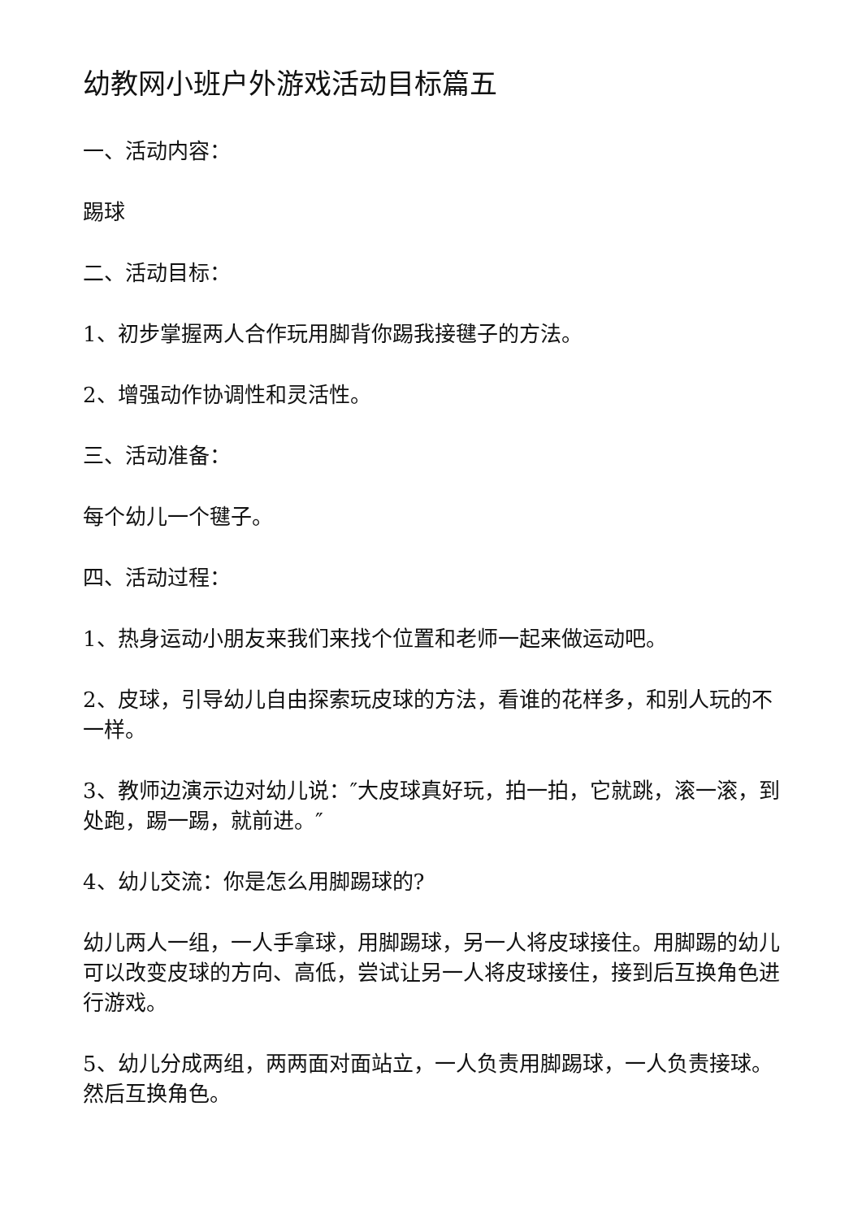幼教网小班户外游戏活动目标篇五
一、活动内容：
踢球
二、活动目标：
1、初步掌握两人合作玩用脚背你踢我接毽子的方法。
2、增强动作协调性和灵活性。
三、活动准备：
每个幼儿一个毽子。
四、活动过程：
1、热身运动小朋友来我们来找个位置和老师一起来做运动吧。
2、皮球，引导幼儿自由探索玩皮球的方法，看谁的花样多，和别人玩的不一样。
3、教师边演示边对幼儿说：″大皮球真好玩，拍一拍，它就跳，滚一滚，到处跑，踢一踢，就前进。″
4、幼儿交流：你是怎么用脚踢球的?
幼儿两人一组，一人手拿球，用脚踢球，另一人将皮球接住。用脚踢的幼儿可以改变皮球的方向、高低，尝试让另一人将皮球接住，接到后互换角色进行游戏。
5、幼儿分成两组，两两面对面站立，一人负责用脚踢球，一人负责接球。然后互换角色。